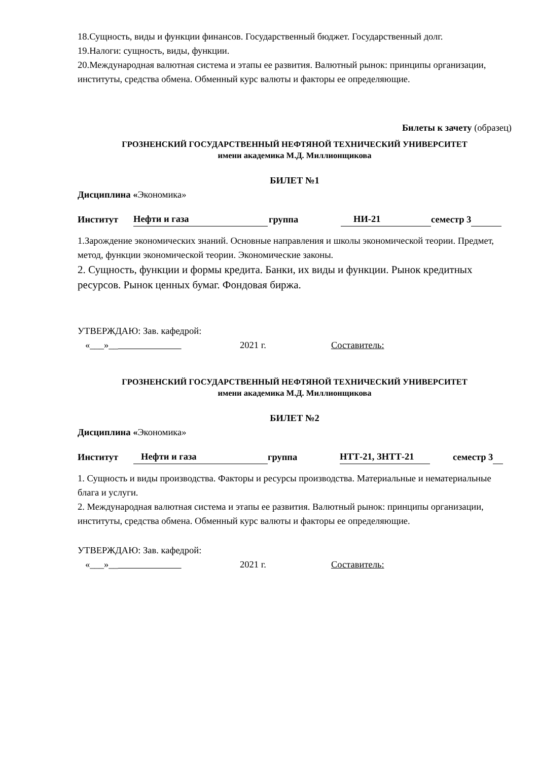18.Сущность, виды и функции финансов. Государственный бюджет. Государственный долг.
19.Налоги: сущность, виды, функции.
20.Международная валютная система и этапы ее развития. Валютный рынок: принципы организации, институты, средства обмена. Обменный курс валюты и факторы ее определяющие.
Билеты к зачету (образец)
ГРОЗНЕНСКИЙ ГОСУДАРСТВЕННЫЙ НЕФТЯНОЙ ТЕХНИЧЕСКИЙ УНИВЕРСИТЕТ
имени академика М.Д. Миллионщикова
БИЛЕТ №1
Дисциплина «Экономика»
Институт Нефти и газа группа НИ-21 семестр 3
1.Зарождение экономических знаний. Основные направления и школы экономической теории. Предмет, метод, функции экономической теории. Экономические законы.
2. Сущность, функции и формы кредита. Банки, их виды и функции. Рынок кредитных ресурсов. Рынок ценных бумаг. Фондовая биржа.
УТВЕРЖДАЮ: Зав. кафедрой:
«___»__ 2021 г. Составитель:
ГРОЗНЕНСКИЙ ГОСУДАРСТВЕННЫЙ НЕФТЯНОЙ ТЕХНИЧЕСКИЙ УНИВЕРСИТЕТ
имени академика М.Д. Миллионщикова
БИЛЕТ №2
Дисциплина «Экономика»
Институт Нефти и газа группа НТТ-21, ЗНТТ-21 семестр 3
1. Сущность и виды производства. Факторы и ресурсы производства. Материальные и нематериальные блага и услуги.
2. Международная валютная система и этапы ее развития. Валютный рынок: принципы организации, институты, средства обмена. Обменный курс валюты и факторы ее определяющие.
УТВЕРЖДАЮ: Зав. кафедрой:
«___»__ 2021 г. Составитель: